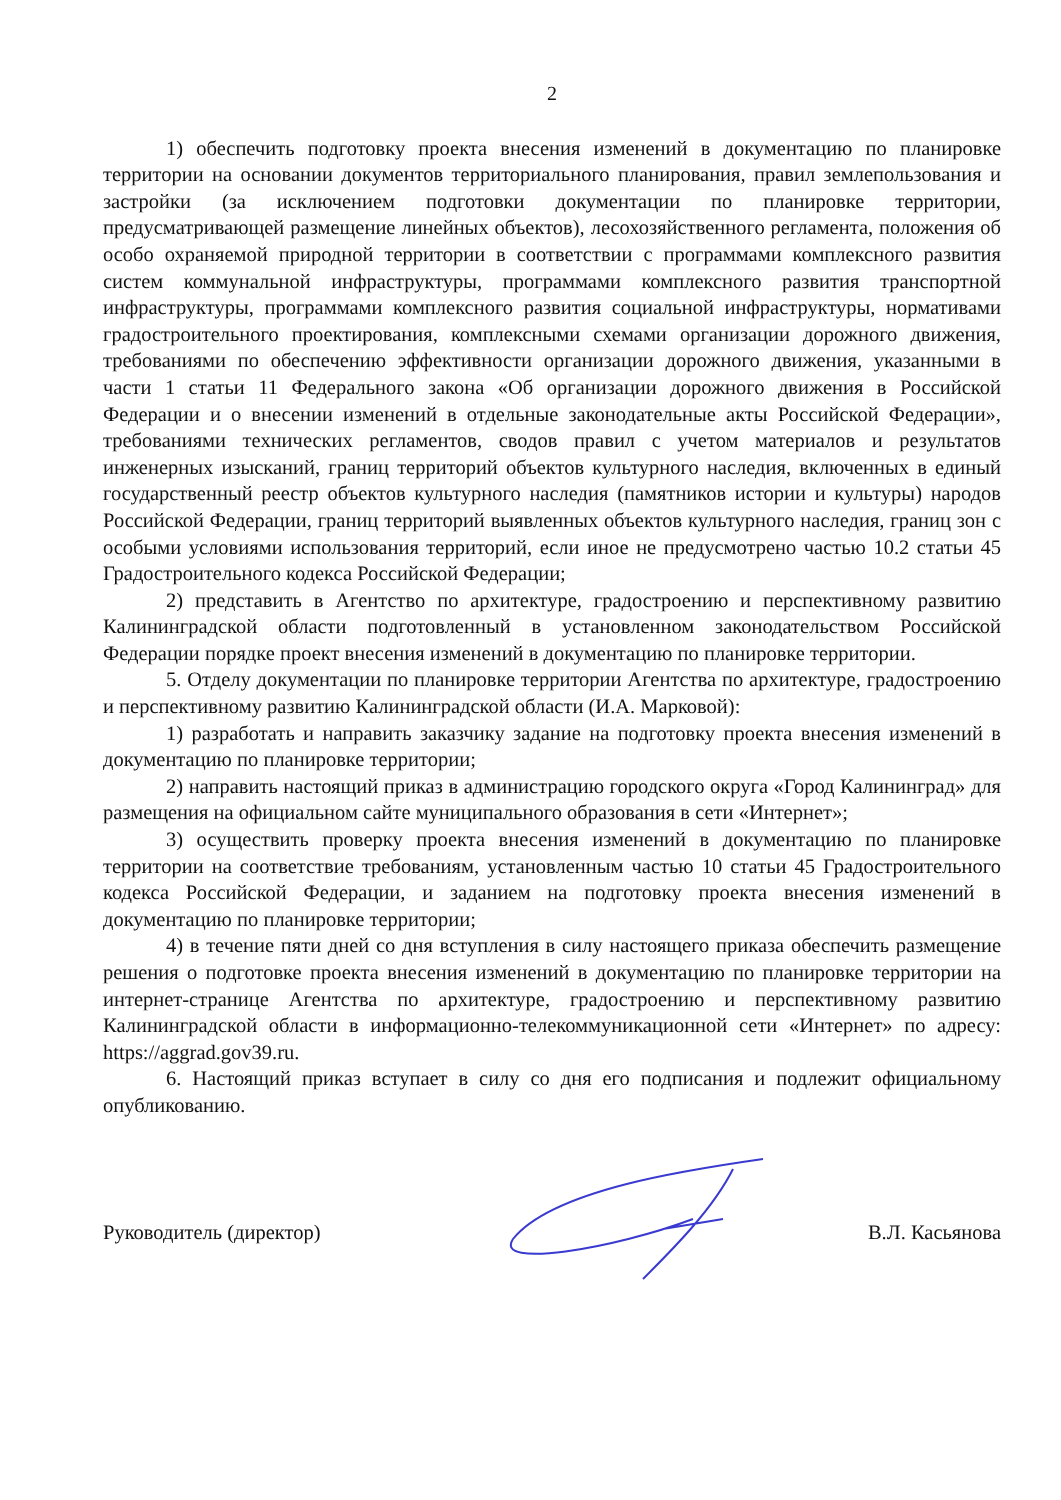2
1) обеспечить подготовку проекта внесения изменений в документацию по планировке территории на основании документов территориального планирования, правил землепользования и застройки (за исключением подготовки документации по планировке территории, предусматривающей размещение линейных объектов), лесохозяйственного регламента, положения об особо охраняемой природной территории в соответствии с программами комплексного развития систем коммунальной инфраструктуры, программами комплексного развития транспортной инфраструктуры, программами комплексного развития социальной инфраструктуры, нормативами градостроительного проектирования, комплексными схемами организации дорожного движения, требованиями по обеспечению эффективности организации дорожного движения, указанными в части 1 статьи 11 Федерального закона «Об организации дорожного движения в Российской Федерации и о внесении изменений в отдельные законодательные акты Российской Федерации», требованиями технических регламентов, сводов правил с учетом материалов и результатов инженерных изысканий, границ территорий объектов культурного наследия, включенных в единый государственный реестр объектов культурного наследия (памятников истории и культуры) народов Российской Федерации, границ территорий выявленных объектов культурного наследия, границ зон с особыми условиями использования территорий, если иное не предусмотрено частью 10.2 статьи 45 Градостроительного кодекса Российской Федерации;
2) представить в Агентство по архитектуре, градостроению и перспективному развитию Калининградской области подготовленный в установленном законодательством Российской Федерации порядке проект внесения изменений в документацию по планировке территории.
5. Отделу документации по планировке территории Агентства по архитектуре, градостроению и перспективному развитию Калининградской области (И.А. Марковой):
1) разработать и направить заказчику задание на подготовку проекта внесения изменений в документацию по планировке территории;
2) направить настоящий приказ в администрацию городского округа «Город Калининград» для размещения на официальном сайте муниципального образования в сети «Интернет»;
3) осуществить проверку проекта внесения изменений в документацию по планировке территории на соответствие требованиям, установленным частью 10 статьи 45 Градостроительного кодекса Российской Федерации, и заданием на подготовку проекта внесения изменений в документацию по планировке территории;
4) в течение пяти дней со дня вступления в силу настоящего приказа обеспечить размещение решения о подготовке проекта внесения изменений в документацию по планировке территории на интернет-странице Агентства по архитектуре, градостроению и перспективному развитию Калининградской области в информационно-телекоммуникационной сети «Интернет» по адресу: https://aggrad.gov39.ru.
6. Настоящий приказ вступает в силу со дня его подписания и подлежит официальному опубликованию.
Руководитель (директор) В.Л. Касьянова